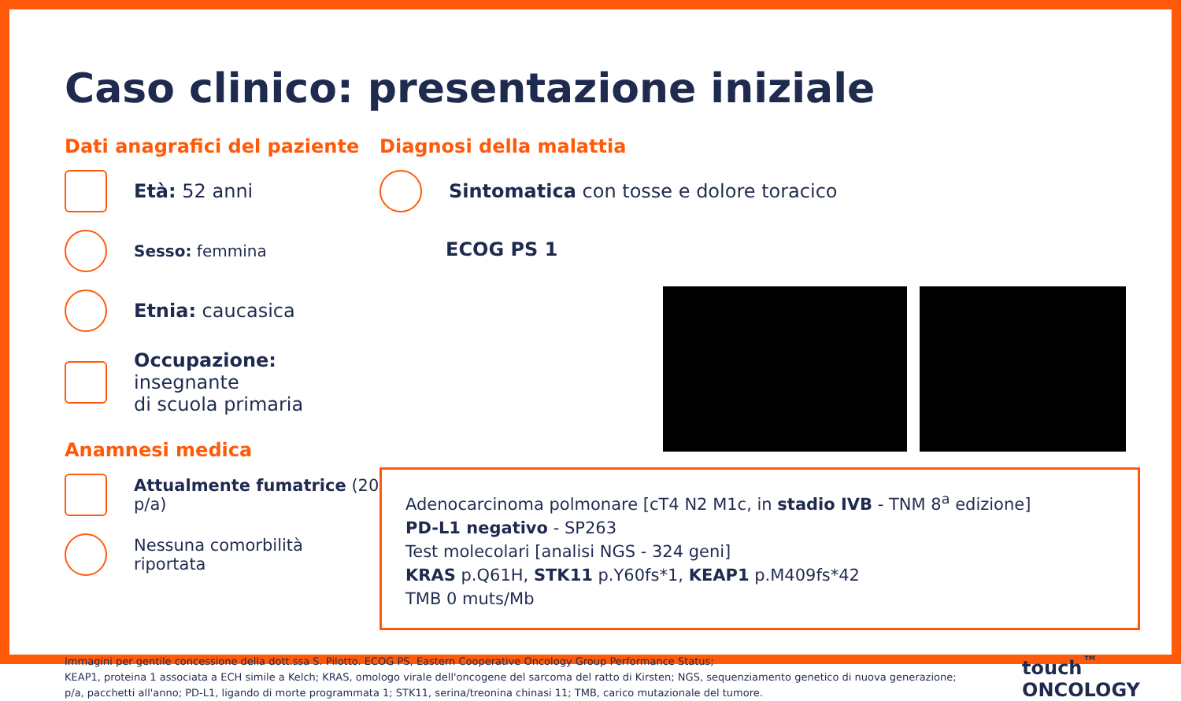Caso clinico: presentazione iniziale
Dati anagrafici del paziente
Età: 52 anni
Sesso: femmina
Etnia: caucasica
Occupazione: insegnante
di scuola primaria
Anamnesi medica
Attualmente fumatrice (20 p/a)
Nessuna comorbilità riportata
Diagnosi della malattia
Sintomatica con tosse e dolore toracico
ECOG PS 1
Adenocarcinoma polmonare [cT4 N2 M1c, in stadio IVB - TNM 8<sup>a</sup> edizione]
PD-L1 negativo - SP263
Test molecolari [analisi NGS - 324 geni]
KRAS p.Q61H, STK11 p.Y60fs*1, KEAP1 p.M409fs*42
TMB 0 muts/Mb
Immagini per gentile concessione della dott.ssa S. Pilotto. ECOG PS, Eastern Cooperative Oncology Group Performance Status;
KEAP1, proteina 1 associata a ECH simile a Kelch; KRAS, omologo virale dell'oncogene del sarcoma del ratto di Kirsten; NGS, sequenziamento genetico di nuova generazione;
p/a, pacchetti all'anno; PD-L1, ligando di morte programmata 1; STK11, serina/treonina chinasi 11; TMB, carico mutazionale del tumore.
touch<sup>™</sup>
ONCOLOGY